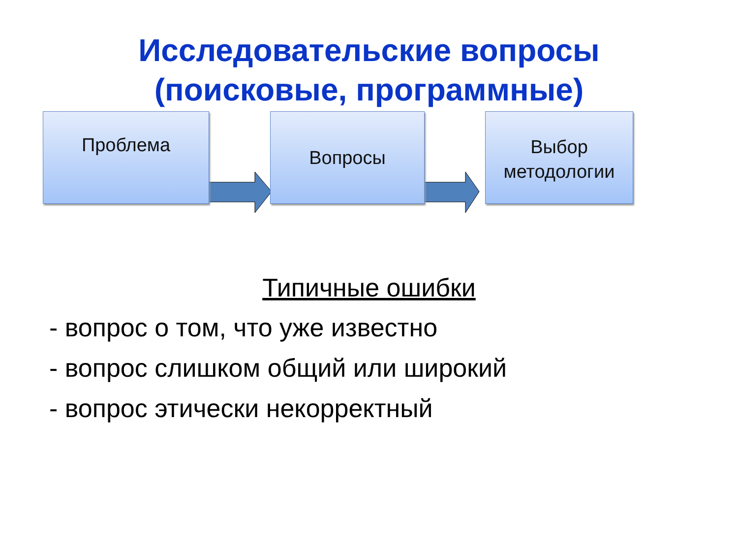Исследовательские вопросы
(поисковые, программные)
Проблема Вопросы
Выбор
методологии
Типичные ошибки
- вопрос о том, что уже известно
- вопрос слишком общий или широкий
- вопрос этически некорректный